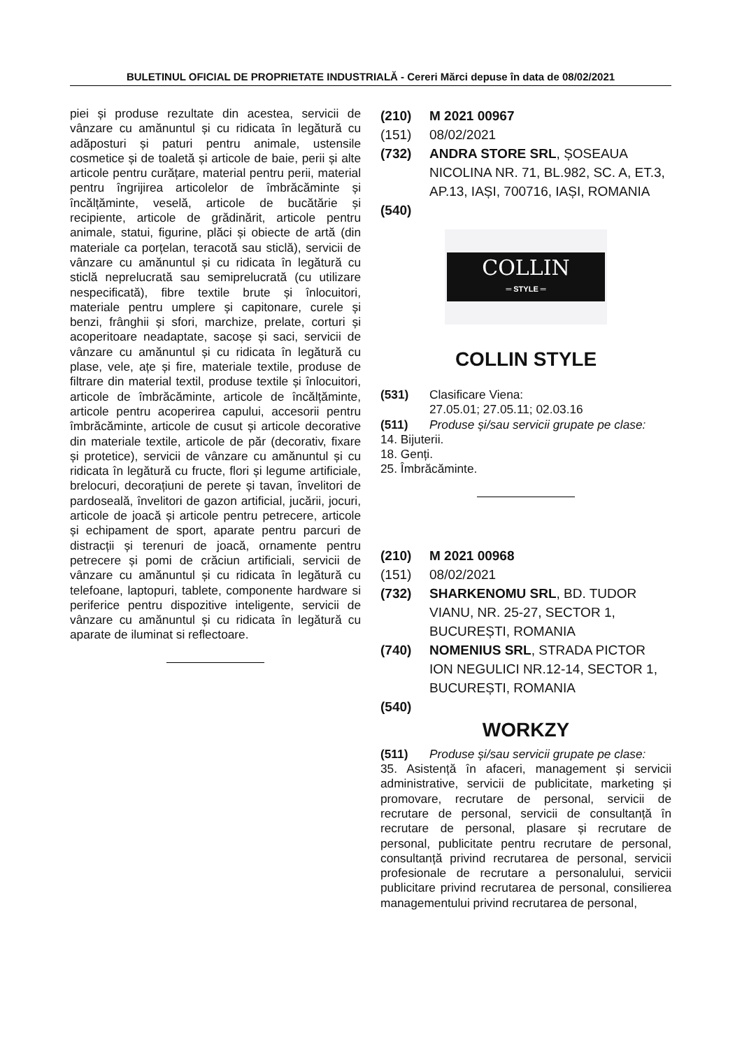BULETINUL OFICIAL DE PROPRIETATE INDUSTRIALĂ - Cereri Mărci depuse în data de 08/02/2021
piei și produse rezultate din acestea, servicii de vânzare cu amănuntul și cu ridicata în legătură cu adăposturi și paturi pentru animale, ustensile cosmetice și de toaletă și articole de baie, perii și alte articole pentru curățare, material pentru perii, material pentru îngrijirea articolelor de îmbrăcăminte și încălțăminte, veselă, articole de bucătărie și recipiente, articole de grădinărit, articole pentru animale, statui, figurine, plăci și obiecte de artă (din materiale ca porțelan, teracotă sau sticlă), servicii de vânzare cu amănuntul și cu ridicata în legătură cu sticlă neprelucrată sau semiprelucrată (cu utilizare nespecificată), fibre textile brute și înlocuitori, materiale pentru umplere și capitonare, curele și benzi, frânghii și sfori, marchize, prelate, corturi și acoperitoare neadaptate, sacoșe și saci, servicii de vânzare cu amănuntul și cu ridicata în legătură cu plase, vele, ațe și fire, materiale textile, produse de filtrare din material textil, produse textile și înlocuitori, articole de îmbrăcăminte, articole de încălțăminte, articole pentru acoperirea capului, accesorii pentru îmbrăcăminte, articole de cusut și articole decorative din materiale textile, articole de păr (decorativ, fixare și protetice), servicii de vânzare cu amănuntul și cu ridicata în legătură cu fructe, flori și legume artificiale, brelocuri, decorațiuni de perete și tavan, învelitori de pardoseală, învelitori de gazon artificial, jucării, jocuri, articole de joacă și articole pentru petrecere, articole și echipament de sport, aparate pentru parcuri de distracții și terenuri de joacă, ornamente pentru petrecere și pomi de crăciun artificiali, servicii de vânzare cu amănuntul și cu ridicata în legătură cu telefoane, laptopuri, tablete, componente hardware si periferice pentru dispozitive inteligente, servicii de vânzare cu amănuntul și cu ridicata în legătură cu aparate de iluminat si reflectoare.
(210) M 2021 00967
(151) 08/02/2021
(732) ANDRA STORE SRL, ȘOSEAUA NICOLINA NR. 71, BL.982, SC. A, ET.3, AP.13, IAȘI, 700716, IAȘI, ROMANIA
(540)
COLLIN
═ STYLE ═
COLLIN STYLE
(531) Clasificare Viena:
27.05.01; 27.05.11; 02.03.16
(511) Produse și/sau servicii grupate pe clase:
14. Bijuterii.
18. Genți.
25. Îmbrăcăminte.
(210) M 2021 00968
(151) 08/02/2021
(732) SHARKENOMU SRL, BD. TUDOR VIANU, NR. 25-27, SECTOR 1, BUCUREȘTI, ROMANIA
(740) NOMENIUS SRL, STRADA PICTOR ION NEGULICI NR.12-14, SECTOR 1, BUCUREȘTI, ROMANIA
(540)
WORKZY
(511) Produse și/sau servicii grupate pe clase:
35. Asistență în afaceri, management și servicii administrative, servicii de publicitate, marketing și promovare, recrutare de personal, servicii de recrutare de personal, servicii de consultanță în recrutare de personal, plasare și recrutare de personal, publicitate pentru recrutare de personal, consultanță privind recrutarea de personal, servicii profesionale de recrutare a personalului, servicii publicitare privind recrutarea de personal, consilierea managementului privind recrutarea de personal,